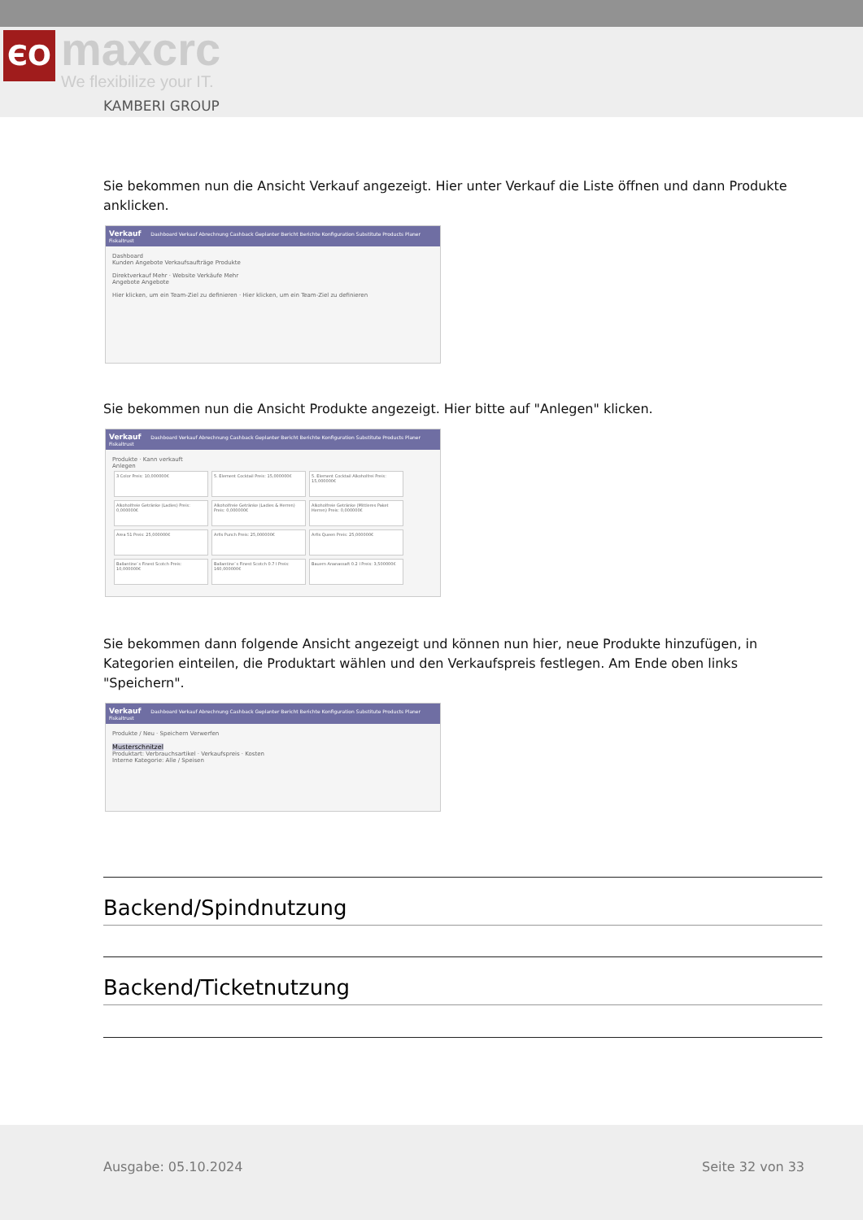ЄO maxcrc
We flexibilize your IT.
KAMBERI GROUP
Sie bekommen nun die Ansicht Verkauf angezeigt. Hier unter Verkauf die Liste öffnen und dann Produkte anklicken.
Verkauf Dashboard Verkauf Abrechnung Cashback Geplanter Bericht Berichte Konfiguration Substitute Products Planer Fiskaltrust
Dashboard
Kunden Angebote Verkaufsaufträge Produkte
Direktverkauf Mehr · Website Verkäufe Mehr
Angebote Angebote
Hier klicken, um ein Team-Ziel zu definieren · Hier klicken, um ein Team-Ziel zu definieren
Sie bekommen nun die Ansicht Produkte angezeigt. Hier bitte auf "Anlegen" klicken.
Verkauf Dashboard Verkauf Abrechnung Cashback Geplanter Bericht Berichte Konfiguration Substitute Products Planer Fiskaltrust
Produkte · Kann verkauft
Anlegen
3 Color Preis: 10,000000€ 5. Element Cocktail Preis: 15,000000€ 5. Element Cocktail Alkoholfrei Preis: 15,000000€ Alkoholfreie Getränke (Ladies) Preis: 0,000000€ Alkoholfreie Getränke (Ladies & Herren) Preis: 0,000000€ Alkoholfreie Getränke (Mittleres Paket Herren) Preis: 0,000000€ Area 51 Preis: 25,000000€ Arfis Punch Preis: 25,000000€ Arfis Queen Preis: 25,000000€ Ballantine`s Finest Scotch Preis: 10,000000€ Ballantine`s Finest Scotch 0.7 l Preis: 160,000000€ Bauern Ananassaft 0.2 l Preis: 3,500000€
Sie bekommen dann folgende Ansicht angezeigt und können nun hier, neue Produkte hinzufügen, in Kategorien einteilen, die Produktart wählen und den Verkaufspreis festlegen. Am Ende oben links "Speichern".
Verkauf Dashboard Verkauf Abrechnung Cashback Geplanter Bericht Berichte Konfiguration Substitute Products Planer Fiskaltrust
Produkte / Neu · Speichern Verwerfen
Musterschnitzel
Produktart: Verbrauchsartikel · Verkaufspreis · Kosten
Interne Kategorie: Alle / Speisen
Backend/Spindnutzung
Backend/Ticketnutzung
Ausgabe: 05.10.2024 Seite 32 von 33